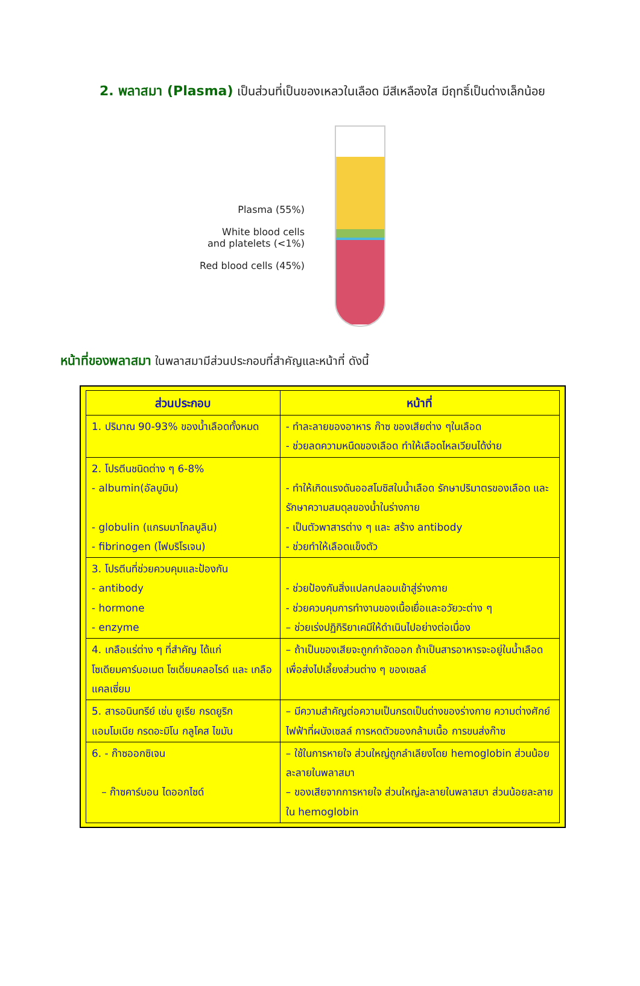2. พลาสมา (Plasma) เป็นส่วนที่เป็นของเหลวในเลือด มีสีเหลืองใส มีฤทธิ์เป็นด่างเล็กน้อย
Plasma (55%)
White blood cells
and platelets (<1%)
Red blood cells (45%)
หน้าที่ของพลาสมา ในพลาสมามีส่วนประกอบที่สำคัญและหน้าที่ ดังนี้
| ส่วนประกอบ | หน้าที่ |
| --- | --- |
| 1. ปริมาณ 90-93% ของน้ำเลือดทั้งหมด | - ทำละลายของอาหาร ก๊าซ ของเสียต่าง ๆในเลือด - ช่วยลดความหนืดของเลือด ทำให้เลือดไหลเวียนได้ง่าย |
| 2. โปรตีนชนิดต่าง ๆ 6-8% - albumin(อัลบูมิน) - globulin (แกรมมาโกลบูลิน) - fibrinogen (ไฟบริโรเจน) | - ทำให้เกิดแรงดันออสโมซิสในน้ำเลือด รักษาปริมาตรของเลือด และ รักษาความสมดุลของน้ำในร่างกาย - เป็นตัวพาสารต่าง ๆ และ สร้าง antibody - ช่วยทำให้เลือดแข็งตัว |
| 3. โปรตีนที่ช่วยควบคุมและป้องกัน - antibody - hormone - enzyme | - ช่วยป้องกันสิ่งแปลกปลอมเข้าสู่ร่างกาย - ช่วยควบคุมการทำงานของเนื้อเยื่อและอวัยวะต่าง ๆ – ช่วยเร่งปฏิกิริยาเคมีให้ดำเนินไปอย่างต่อเนื่อง |
| 4. เกลือแร่ต่าง ๆ ที่สำคัญ ได้แก่ โซเดียมคาร์บอเนต โซเดี่ยมคลอไรด์ และ เกลือแคลเซี่ยม | – ถ้าเป็นของเสียจะถูกกำจัดออก ถ้าเป็นสารอาหารจะอยู่ในน้ำเลือด เพื่อส่งไปเลี้ยงส่วนต่าง ๆ ของเซลล์ |
| 5. สารอนินทรีย์ เช่น ยูเรีย กรดยูริก แอมโมเนีย กรดอะมิโน กลูโคส ไขมัน | – มีความสำคัญต่อความเป็นกรดเป็นด่างของร่างกาย ความต่างศักย์ไฟฟ้าที่ผนังเซลล์ การหดตัวของกล้ามเนื้อ การขนส่งก๊าซ |
| 6. - ก๊าซออกซิเจน – ก๊าซคาร์บอน ไดออกไซด์ | – ใช้ในการหายใจ ส่วนใหญ่ถูกลำเลียงโดย hemoglobin ส่วนน้อยละลายในพลาสมา – ของเสียจากการหายใจ ส่วนใหญ่ละลายในพลาสมา ส่วนน้อยละลายใน hemoglobin |